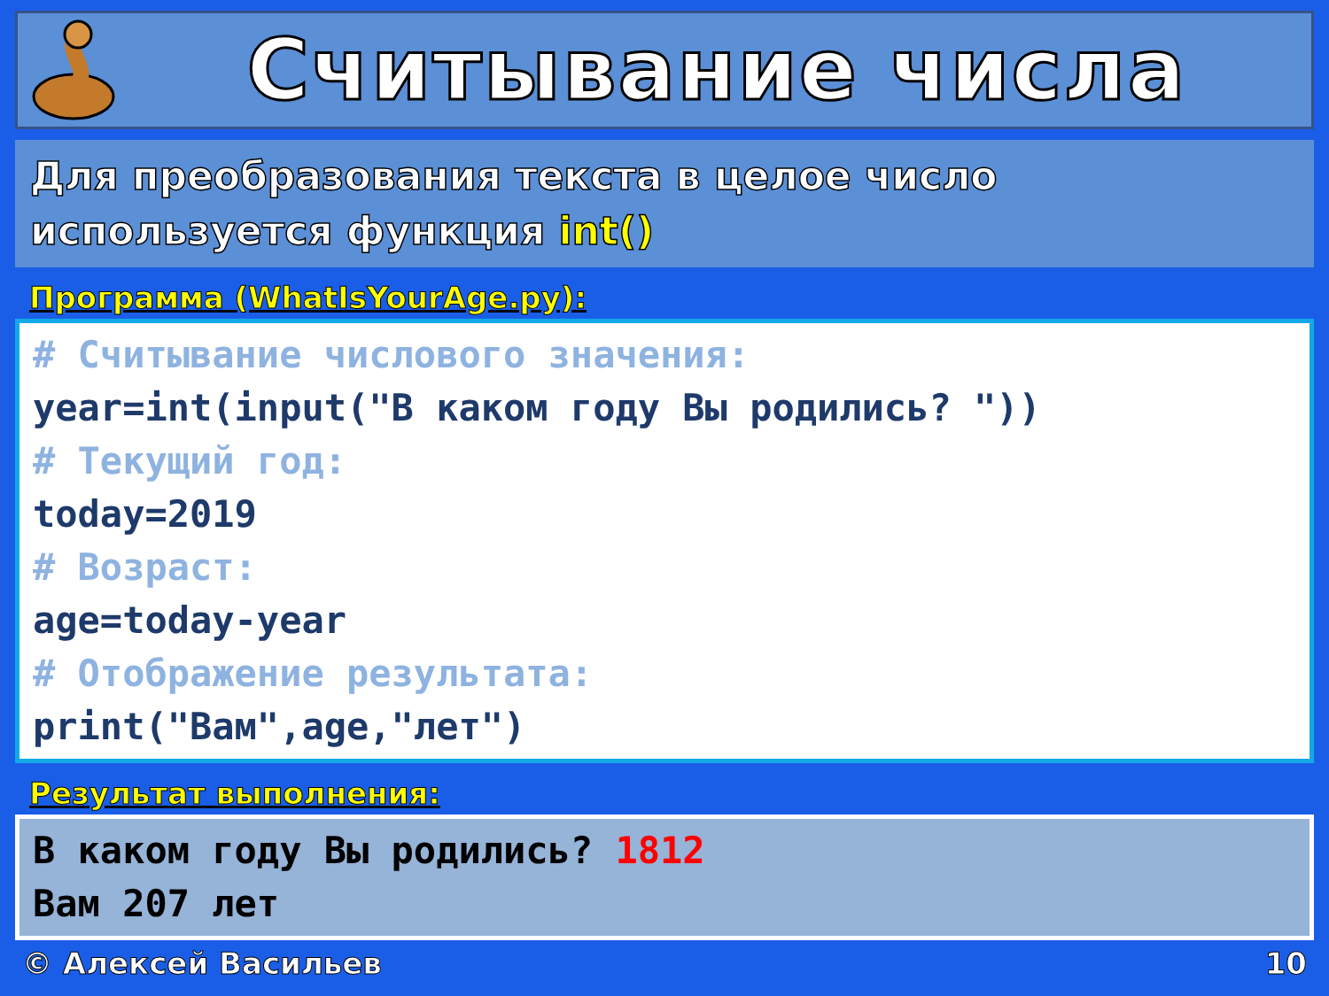Считывание числа
Для преобразования текста в целое число используется функция int()
Программа (WhatIsYourAge.py):
# Считывание числового значения:
year=int(input("В каком году Вы родились? "))
# Текущий год:
today=2019
# Возраст:
age=today-year
# Отображение результата:
print("Вам",age,"лет")
Результат выполнения:
В каком году Вы родились? 1812
Вам 207 лет
© Алексей Васильев 10